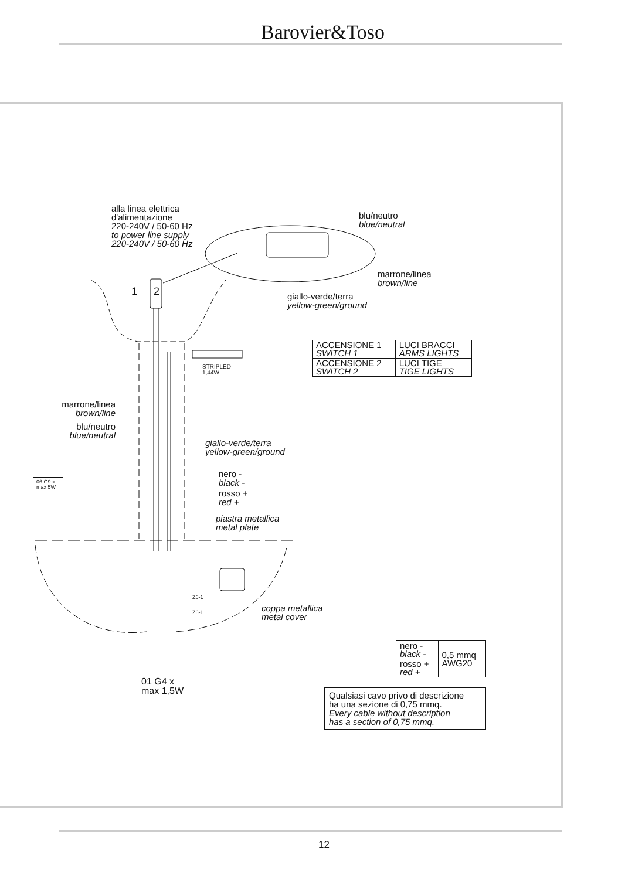Barovier&Toso
alla linea elettrica
d'alimentazione
220-240V / 50-60 Hz
to power line supply
220-240V / 50-60 Hz
blu/neutro
blue/neutral
marrone/linea
brown/line
giallo-verde/terra
yellow-green/ground
1 2
STRIPLED
1,44W
| ACCENSIONE 1 SWITCH 1 | LUCI BRACCI ARMS LIGHTS |
| ACCENSIONE 2 SWITCH 2 | LUCI TIGE TIGE LIGHTS |
marrone/linea
brown/line
blu/neutro
blue/neutral
giallo-verde/terra
yellow-green/ground
nero -
black -
rosso +
red +
06 G9 x
max 5W
piastra metallica
metal plate
Z6-1
Z6-1
coppa metallica
metal cover
01 G4 x
max 1,5W
| nero - black - | 0,5 mmq AWG20 |
| rosso + red + | |
Qualsiasi cavo privo di descrizione
ha una sezione di 0,75 mmq.
Every cable without description
has a section of 0,75 mmq.
12